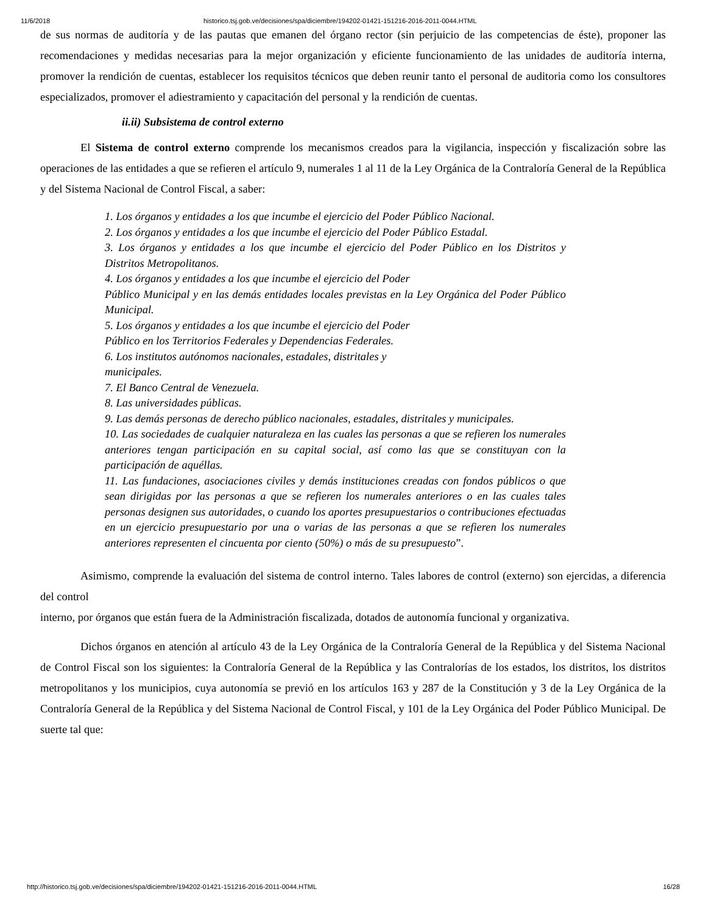11/6/2018 historico.tsj.gob.ve/decisiones/spa/diciembre/194202-01421-151216-2016-2011-0044.HTML
de sus normas de auditoría y de las pautas que emanen del órgano rector (sin perjuicio de las competencias de éste), proponer las recomendaciones y medidas necesarias para la mejor organización y eficiente funcionamiento de las unidades de auditoría interna, promover la rendición de cuentas, establecer los requisitos técnicos que deben reunir tanto el personal de auditoria como los consultores especializados, promover el adiestramiento y capacitación del personal y la rendición de cuentas.
ii.ii) Subsistema de control externo
El Sistema de control externo comprende los mecanismos creados para la vigilancia, inspección y fiscalización sobre las operaciones de las entidades a que se refieren el artículo 9, numerales 1 al 11 de la Ley Orgánica de la Contraloría General de la República y del Sistema Nacional de Control Fiscal, a saber:
1. Los órganos y entidades a los que incumbe el ejercicio del Poder Público Nacional.
2. Los órganos y entidades a los que incumbe el ejercicio del Poder Público Estadal.
3. Los órganos y entidades a los que incumbe el ejercicio del Poder Público en los Distritos y Distritos Metropolitanos.
4. Los órganos y entidades a los que incumbe el ejercicio del Poder
Público Municipal y en las demás entidades locales previstas en la Ley Orgánica del Poder Público Municipal.
5. Los órganos y entidades a los que incumbe el ejercicio del Poder
Público en los Territorios Federales y Dependencias Federales.
6. Los institutos autónomos nacionales, estadales, distritales y
municipales.
7. El Banco Central de Venezuela.
8. Las universidades públicas.
9. Las demás personas de derecho público nacionales, estadales, distritales y municipales.
10. Las sociedades de cualquier naturaleza en las cuales las personas a que se refieren los numerales anteriores tengan participación en su capital social, así como las que se constituyan con la participación de aquéllas.
11. Las fundaciones, asociaciones civiles y demás instituciones creadas con fondos públicos o que sean dirigidas por las personas a que se refieren los numerales anteriores o en las cuales tales personas designen sus autoridades, o cuando los aportes presupuestarios o contribuciones efectuadas en un ejercicio presupuestario por una o varias de las personas a que se refieren los numerales anteriores representen el cincuenta por ciento (50%) o más de su presupuesto”.
Asimismo, comprende la evaluación del sistema de control interno. Tales labores de control (externo) son ejercidas, a diferencia del control
interno, por órganos que están fuera de la Administración fiscalizada, dotados de autonomía funcional y organizativa.
Dichos órganos en atención al artículo 43 de la Ley Orgánica de la Contraloría General de la República y del Sistema Nacional de Control Fiscal son los siguientes: la Contraloría General de la República y las Contralorías de los estados, los distritos, los distritos metropolitanos y los municipios, cuya autonomía se previó en los artículos 163 y 287 de la Constitución y 3 de la Ley Orgánica de la Contraloría General de la República y del Sistema Nacional de Control Fiscal, y 101 de la Ley Orgánica del Poder Público Municipal. De suerte tal que:
http://historico.tsj.gob.ve/decisiones/spa/diciembre/194202-01421-151216-2016-2011-0044.HTML 16/28